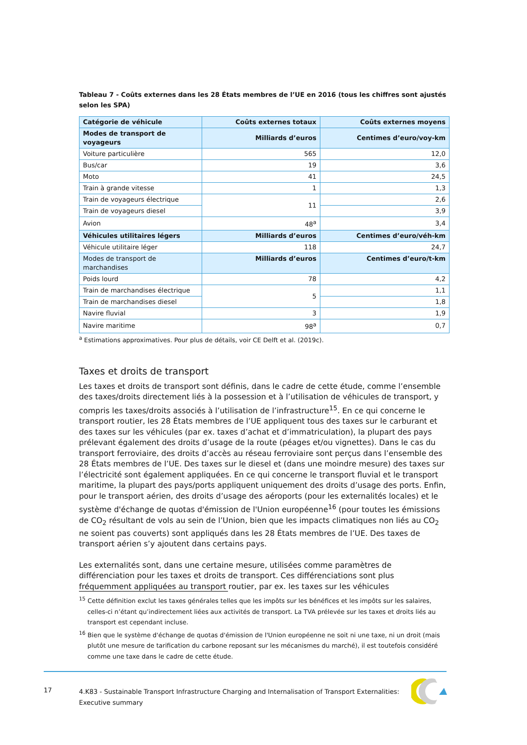Tableau 7 - Coûts externes dans les 28 États membres de l’UE en 2016 (tous les chiffres sont ajustés selon les SPA)
| Catégorie de véhicule | Coûts externes totaux | Coûts externes moyens |
| --- | --- | --- |
| Modes de transport de voyageurs | Milliards d’euros | Centimes d’euro/voy-km |
| Voiture particulière | 565 | 12,0 |
| Bus/car | 19 | 3,6 |
| Moto | 41 | 24,5 |
| Train à grande vitesse | 1 | 1,3 |
| Train de voyageurs électrique | 11 | 2,6 |
| Train de voyageurs diesel | | 3,9 |
| Avion | 48<sup>a</sup> | 3,4 |
| Véhicules utilitaires légers | Milliards d’euros | Centimes d’euro/véh-km |
| Véhicule utilitaire léger | 118 | 24,7 |
| Modes de transport de marchandises | Milliards d’euros | Centimes d’euro/t-km |
| Poids lourd | 78 | 4,2 |
| Train de marchandises électrique | 5 | 1,1 |
| Train de marchandises diesel | | 1,8 |
| Navire fluvial | 3 | 1,9 |
| Navire maritime | 98<sup>a</sup> | 0,7 |
<sup>a</sup> Estimations approximatives. Pour plus de détails, voir CE Delft et al. (2019c).
Taxes et droits de transport
Les taxes et droits de transport sont définis, dans le cadre de cette étude, comme l’ensemble des taxes/droits directement liés à la possession et à l’utilisation de véhicules de transport, y compris les taxes/droits associés à l’utilisation de l’infrastructure<sup>15</sup>. En ce qui concerne le transport routier, les 28 États membres de l’UE appliquent tous des taxes sur le carburant et des taxes sur les véhicules (par ex. taxes d’achat et d’immatriculation), la plupart des pays prélevant également des droits d’usage de la route (péages et/ou vignettes). Dans le cas du transport ferroviaire, des droits d’accès au réseau ferroviaire sont perçus dans l’ensemble des 28 États membres de l’UE. Des taxes sur le diesel et (dans une moindre mesure) des taxes sur l’électricité sont également appliquées. En ce qui concerne le transport fluvial et le transport maritime, la plupart des pays/ports appliquent uniquement des droits d’usage des ports. Enfin, pour le transport aérien, des droits d’usage des aéroports (pour les externalités locales) et le système d'échange de quotas d'émission de l'Union européenne<sup>16</sup> (pour toutes les émissions de CO<sub>2</sub> résultant de vols au sein de l’Union, bien que les impacts climatiques non liés au CO<sub>2</sub> ne soient pas couverts) sont appliqués dans les 28 États membres de l’UE. Des taxes de transport aérien s’y ajoutent dans certains pays.
Les externalités sont, dans une certaine mesure, utilisées comme paramètres de différenciation pour les taxes et droits de transport. Ces différenciations sont plus fréquemment appliquées au transport routier, par ex. les taxes sur les véhicules
<sup>15</sup> Cette définition exclut les taxes générales telles que les impôts sur les bénéfices et les impôts sur les salaires, celles-ci n’étant qu’indirectement liées aux activités de transport. La TVA prélevée sur les taxes et droits liés au transport est cependant incluse.
<sup>16</sup> Bien que le système d'échange de quotas d'émission de l'Union européenne ne soit ni une taxe, ni un droit (mais plutôt une mesure de tarification du carbone reposant sur les mécanismes du marché), il est toutefois considéré comme une taxe dans le cadre de cette étude.
17
4.K83 - Sustainable Transport Infrastructure Charging and Internalisation of Transport Externalities: Executive summary